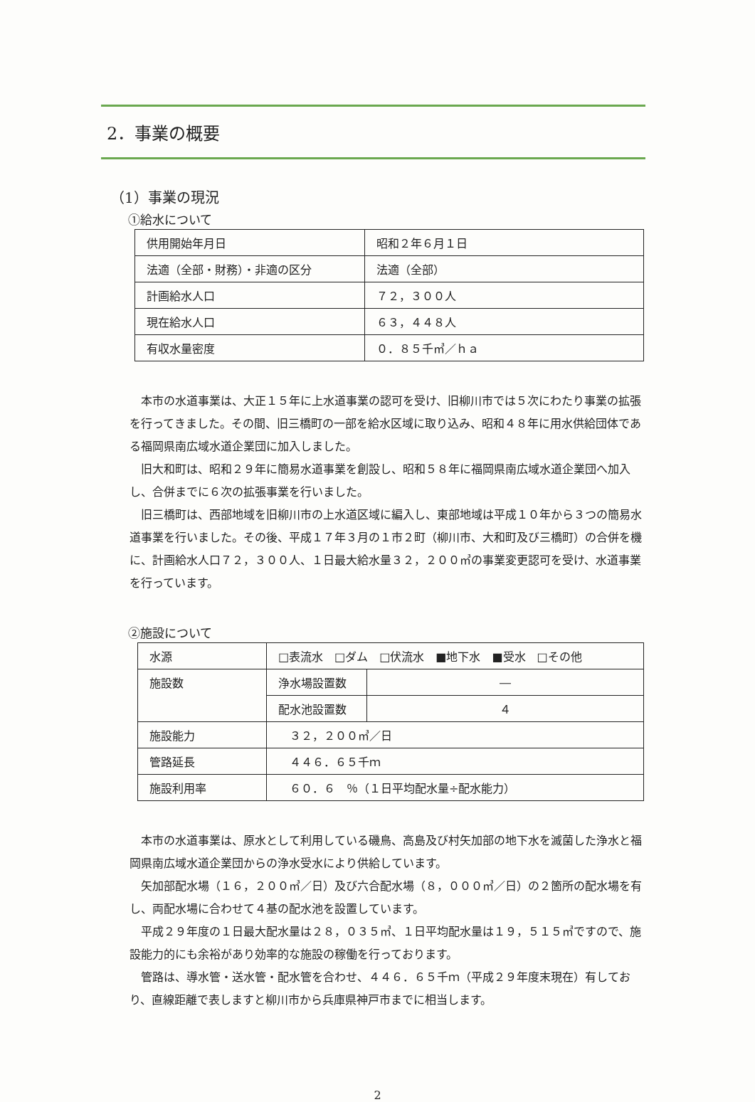2．事業の概要
（1）事業の現況
①給水について
| 供用開始年月日 | 昭和２年６月１日 |
| 法適（全部・財務）・非適の区分 | 法適（全部） |
| 計画給水人口 | ７２，３００人 |
| 現在給水人口 | ６３，４４８人 |
| 有収水量密度 | ０．８５千㎥／ｈａ |
本市の水道事業は、大正１５年に上水道事業の認可を受け、旧柳川市では５次にわたり事業の拡張を行ってきました。その間、旧三橋町の一部を給水区域に取り込み、昭和４８年に用水供給団体である福岡県南広域水道企業団に加入しました。
旧大和町は、昭和２９年に簡易水道事業を創設し、昭和５８年に福岡県南広域水道企業団へ加入し、合併までに６次の拡張事業を行いました。
旧三橋町は、西部地域を旧柳川市の上水道区域に編入し、東部地域は平成１０年から３つの簡易水道事業を行いました。その後、平成１７年３月の１市２町（柳川市、大和町及び三橋町）の合併を機に、計画給水人口７２，３００人、１日最大給水量３２，２００㎥の事業変更認可を受け、水道事業を行っています。
②施設について
| 水源 | □表流水 □ダム □伏流水 ■地下水 ■受水 □その他 | |
| 施設数 | 浄水場設置数 | ― |
| | 配水池設置数 | ４ |
| 施設能力 | ３２，２００㎥／日 | |
| 管路延長 | ４４６．６５千ｍ | |
| 施設利用率 | ６０．６ ％（１日平均配水量÷配水能力） | |
本市の水道事業は、原水として利用している磯鳥、高島及び村矢加部の地下水を滅菌した浄水と福岡県南広域水道企業団からの浄水受水により供給しています。
矢加部配水場（１６，２００㎥／日）及び六合配水場（８，０００㎥／日）の２箇所の配水場を有し、両配水場に合わせて４基の配水池を設置しています。
平成２９年度の１日最大配水量は２８，０３５㎥、１日平均配水量は１９，５１５㎥ですので、施設能力的にも余裕があり効率的な施設の稼働を行っております。
管路は、導水管・送水管・配水管を合わせ、４４６．６５千ｍ（平成２９年度末現在）有しており、直線距離で表しますと柳川市から兵庫県神戸市までに相当します。
2